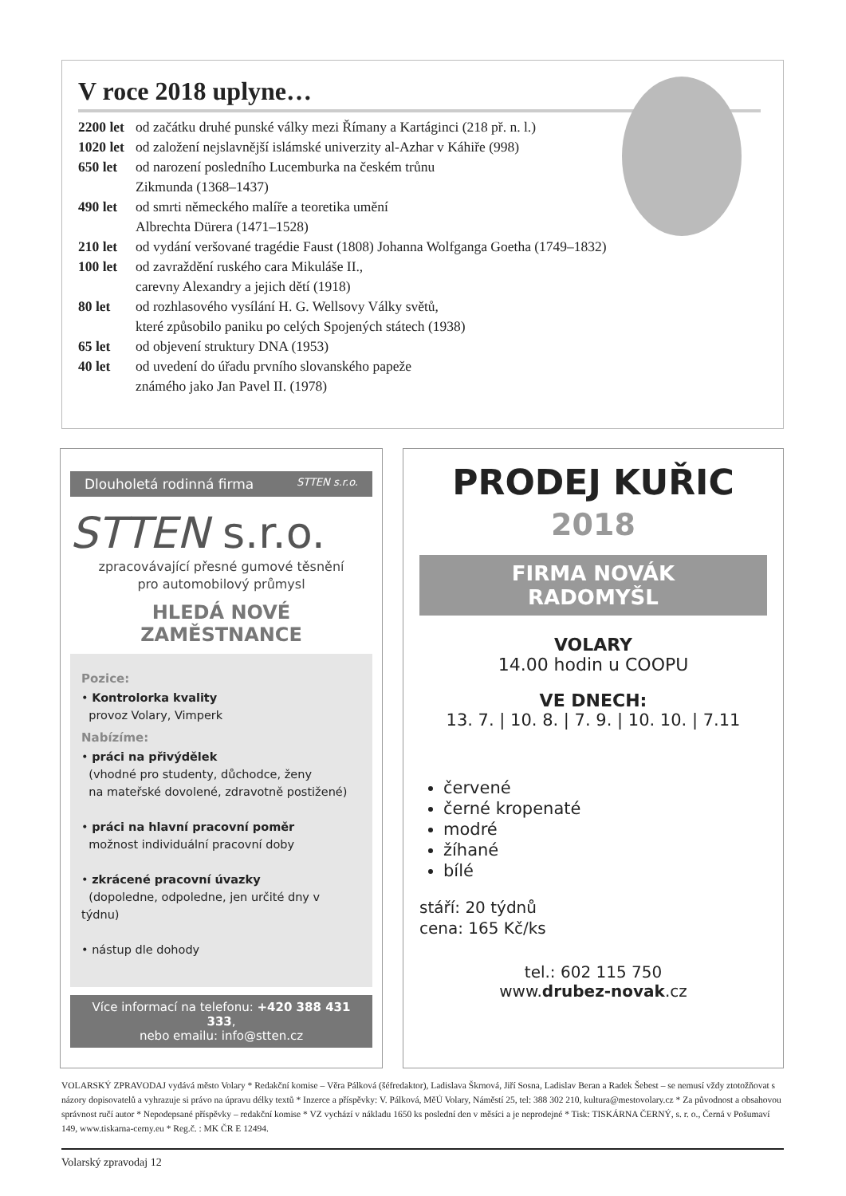V roce 2018 uplyne…
2200 let od začátku druhé punské války mezi Římany a Kartáginci (218 př. n. l.)
1020 let od založení nejslavnější islámské univerzity al-Azhar v Káhiře (998)
650 let od narození posledního Lucemburka na českém trůnu
Zikmunda (1368–1437)
490 let od smrti německého malíře a teoretika umění
Albrechta Dürera (1471–1528)
210 let od vydání veršované tragédie Faust (1808) Johanna Wolfganga Goetha (1749–1832)
100 let od zavraždění ruského cara Mikuláše II.,
carevny Alexandry a jejich dětí (1918)
80 let od rozhlasového vysílání H. G. Wellsovy Války světů,
které způsobilo paniku po celých Spojených státech (1938)
65 let od objevení struktury DNA (1953)
40 let od uvedení do úřadu prvního slovanského papeže
známého jako Jan Pavel II. (1978)
Dlouholetá rodinná firma STTEN s.r.o.
STTEN s.r.o.
zpracovávající přesné gumové těsnění
pro automobilový průmysl
HLEDÁ NOVÉ ZAMĚSTNANCE
Pozice:
• Kontrolorka kvality
provoz Volary, Vimperk
Nabízíme:
• práci na přivýdělek
(vhodné pro studenty, důchodce, ženy
na mateřské dovolené, zdravotně postižené)
• práci na hlavní pracovní poměr
možnost individuální pracovní doby
• zkrácené pracovní úvazky
(dopoledne, odpoledne, jen určité dny v týdnu)
• nástup dle dohody
Více informací na telefonu: +420 388 431 333,
nebo emailu: info@stten.cz
PRODEJ KUŘIC
2018
FIRMA NOVÁK
RADOMYŠL
VOLARY
14.00 hodin u COOPU
VE DNECH:
13. 7. | 10. 8. | 7. 9. | 10. 10. | 7.11
červené
černé kropenaté
modré
žíhané
bílé
stáří: 20 týdnů
cena: 165 Kč/ks
tel.: 602 115 750
www.drubez-novak.cz
VOLARSKÝ ZPRAVODAJ vydává město Volary * Redakční komise – Věra Pálková (šéfredaktor), Ladislava Škrnová, Jiří Sosna, Ladislav Beran a Radek Šebest – se nemusí vždy ztotožňovat s názory dopisovatelů a vyhrazuje si právo na úpravu délky textů * Inzerce a příspěvky: V. Pálková, MěÚ Volary, Náměstí 25, tel: 388 302 210, kultura@mestovolary.cz * Za původnost a obsahovou správnost ručí autor * Nepodepsané příspěvky – redakční komise * VZ vychází v nákladu 1650 ks poslední den v měsíci a je neprodejné * Tisk: TISKÁRNA ČERNÝ, s. r. o., Černá v Pošumaví 149, www.tiskarna-cerny.eu * Reg.č. : MK ČR E 12494.
Volarský zpravodaj 12